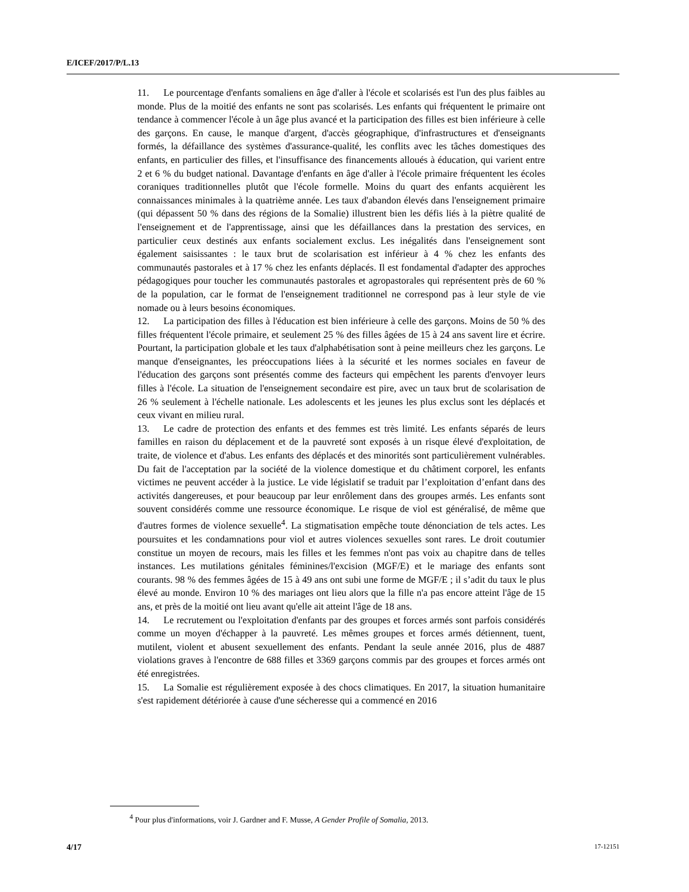E/ICEF/2017/P/L.13
11. Le pourcentage d'enfants somaliens en âge d'aller à l'école et scolarisés est l'un des plus faibles au monde. Plus de la moitié des enfants ne sont pas scolarisés. Les enfants qui fréquentent le primaire ont tendance à commencer l'école à un âge plus avancé et la participation des filles est bien inférieure à celle des garçons. En cause, le manque d'argent, d'accès géographique, d'infrastructures et d'enseignants formés, la défaillance des systèmes d'assurance-qualité, les conflits avec les tâches domestiques des enfants, en particulier des filles, et l'insuffisance des financements alloués à éducation, qui varient entre 2 et 6 % du budget national. Davantage d'enfants en âge d'aller à l'école primaire fréquentent les écoles coraniques traditionnelles plutôt que l'école formelle. Moins du quart des enfants acquièrent les connaissances minimales à la quatrième année. Les taux d'abandon élevés dans l'enseignement primaire (qui dépassent 50 % dans des régions de la Somalie) illustrent bien les défis liés à la piètre qualité de l'enseignement et de l'apprentissage, ainsi que les défaillances dans la prestation des services, en particulier ceux destinés aux enfants socialement exclus. Les inégalités dans l'enseignement sont également saisissantes : le taux brut de scolarisation est inférieur à 4 % chez les enfants des communautés pastorales et à 17 % chez les enfants déplacés. Il est fondamental d'adapter des approches pédagogiques pour toucher les communautés pastorales et agropastorales qui représentent près de 60 % de la population, car le format de l'enseignement traditionnel ne correspond pas à leur style de vie nomade ou à leurs besoins économiques.
12. La participation des filles à l'éducation est bien inférieure à celle des garçons. Moins de 50 % des filles fréquentent l'école primaire, et seulement 25 % des filles âgées de 15 à 24 ans savent lire et écrire. Pourtant, la participation globale et les taux d'alphabétisation sont à peine meilleurs chez les garçons. Le manque d'enseignantes, les préoccupations liées à la sécurité et les normes sociales en faveur de l'éducation des garçons sont présentés comme des facteurs qui empêchent les parents d'envoyer leurs filles à l'école. La situation de l'enseignement secondaire est pire, avec un taux brut de scolarisation de 26 % seulement à l'échelle nationale. Les adolescents et les jeunes les plus exclus sont les déplacés et ceux vivant en milieu rural.
13. Le cadre de protection des enfants et des femmes est très limité. Les enfants séparés de leurs familles en raison du déplacement et de la pauvreté sont exposés à un risque élevé d'exploitation, de traite, de violence et d'abus. Les enfants des déplacés et des minorités sont particulièrement vulnérables. Du fait de l'acceptation par la société de la violence domestique et du châtiment corporel, les enfants victimes ne peuvent accéder à la justice. Le vide législatif se traduit par l’exploitation d’enfant dans des activités dangereuses, et pour beaucoup par leur enrôlement dans des groupes armés. Les enfants sont souvent considérés comme une ressource économique. Le risque de viol est généralisé, de même que d'autres formes de violence sexuelle<sup>4</sup>. La stigmatisation empêche toute dénonciation de tels actes. Les poursuites et les condamnations pour viol et autres violences sexuelles sont rares. Le droit coutumier constitue un moyen de recours, mais les filles et les femmes n'ont pas voix au chapitre dans de telles instances. Les mutilations génitales féminines/l'excision (MGF/E) et le mariage des enfants sont courants. 98 % des femmes âgées de 15 à 49 ans ont subi une forme de MGF/E ; il s’adit du taux le plus élevé au monde. Environ 10 % des mariages ont lieu alors que la fille n'a pas encore atteint l'âge de 15 ans, et près de la moitié ont lieu avant qu'elle ait atteint l'âge de 18 ans.
14. Le recrutement ou l'exploitation d'enfants par des groupes et forces armés sont parfois considérés comme un moyen d'échapper à la pauvreté. Les mêmes groupes et forces armés détiennent, tuent, mutilent, violent et abusent sexuellement des enfants. Pendant la seule année 2016, plus de 4887 violations graves à l'encontre de 688 filles et 3369 garçons commis par des groupes et forces armés ont été enregistrées.
15. La Somalie est régulièrement exposée à des chocs climatiques. En 2017, la situation humanitaire s'est rapidement détériorée à cause d'une sécheresse qui a commencé en 2016
<sup>4</sup> Pour plus d'informations, voir J. Gardner and F. Musse, A Gender Profile of Somalia, 2013.
4/17 17-12151